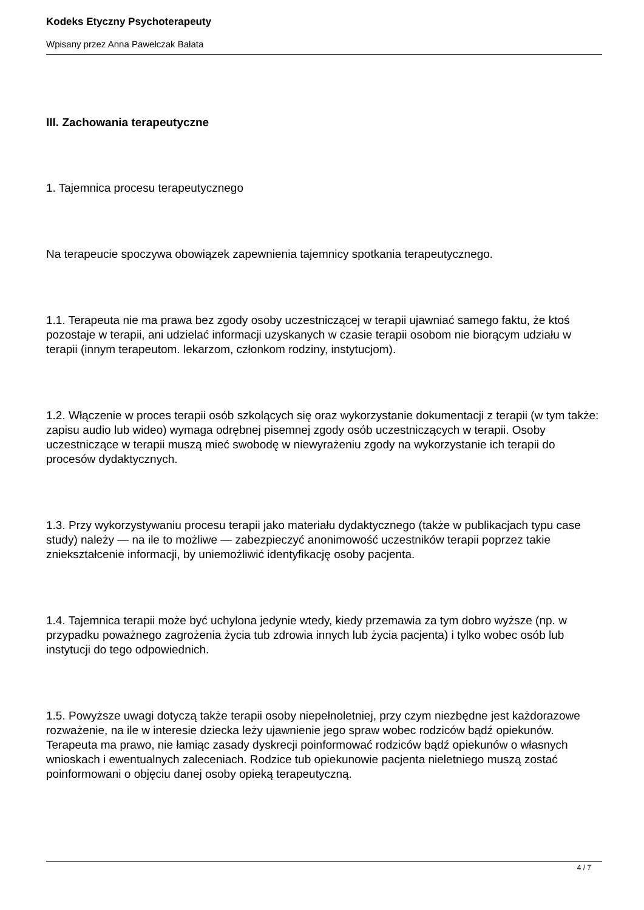Kodeks Etyczny Psychoterapeuty
Wpisany przez Anna Pawełczak Bałata
III. Zachowania terapeutyczne
1. Tajemnica procesu terapeutycznego
Na terapeucie spoczywa obowiązek zapewnienia tajemnicy spotkania terapeutycznego.
1.1. Terapeuta nie ma prawa bez zgody osoby uczestniczącej w terapii ujawniać samego faktu, że ktoś pozostaje w terapii, ani udzielać informacji uzyskanych w czasie terapii osobom nie biorącym udziału w terapii (innym terapeutom. lekarzom, członkom rodziny, instytucjom).
1.2. Włączenie w proces terapii osób szkolących się oraz wykorzystanie dokumentacji z terapii (w tym także: zapisu audio lub wideo) wymaga odrębnej pisemnej zgody osób uczestniczących w terapii. Osoby uczestniczące w terapii muszą mieć swobodę w niewyrażeniu zgody na wykorzystanie ich terapii do procesów dydaktycznych.
1.3. Przy wykorzystywaniu procesu terapii jako materiału dydaktycznego (także w publikacjach typu case study) należy — na ile to możliwe — zabezpieczyć anonimowość uczestników terapii poprzez takie zniekształcenie informacji, by uniemożliwić identyfikację osoby pacjenta.
1.4. Tajemnica terapii może być uchylona jedynie wtedy, kiedy przemawia za tym dobro wyższe (np. w przypadku poważnego zagrożenia życia tub zdrowia innych lub życia pacjenta) i tylko wobec osób lub instytucji do tego odpowiednich.
1.5. Powyższe uwagi dotyczą także terapii osoby niepełnoletniej, przy czym niezbędne jest każdorazowe rozważenie, na ile w interesie dziecka leży ujawnienie jego spraw wobec rodziców bądź opiekunów. Terapeuta ma prawo, nie łamiąc zasady dyskrecji poinformować rodziców bądź opiekunów o własnych wnioskach i ewentualnych zaleceniach. Rodzice tub opiekunowie pacjenta nieletniego muszą zostać poinformowani o objęciu danej osoby opieką terapeutyczną.
4 / 7